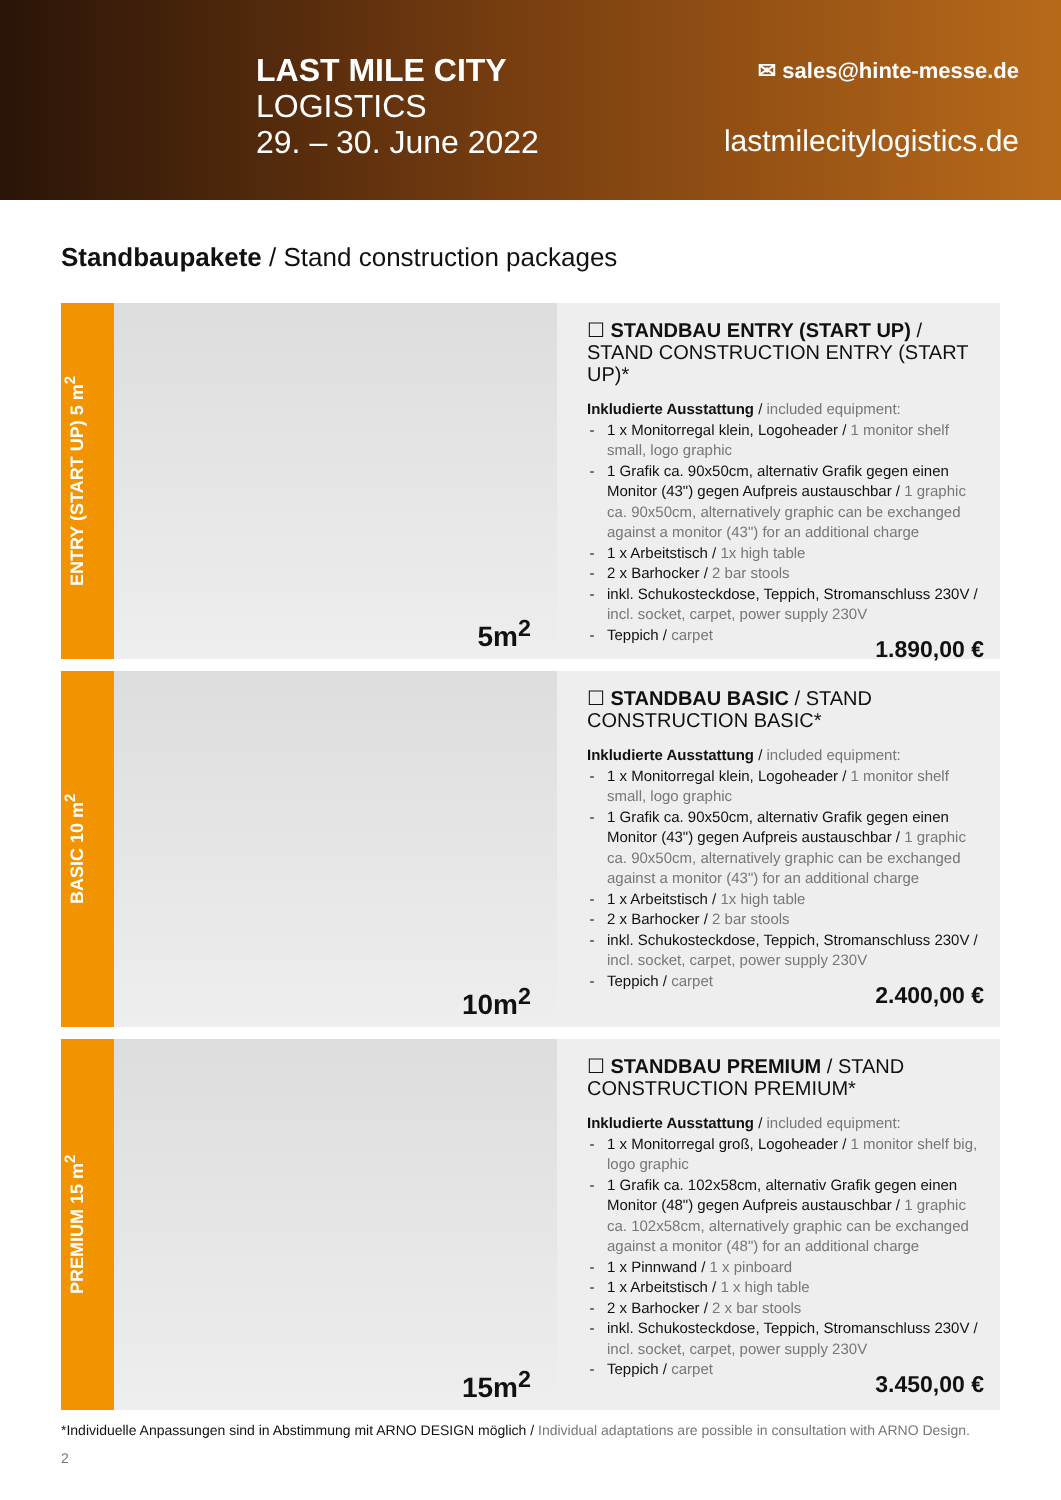LAST MILE CITY
LOGISTICS
29. – 30. June 2022
✉ sales@hinte-messe.de
lastmilecitylogistics.de
Standbaupakete / Stand construction packages
ENTRY (START UP) 5 m<sup>2</sup>
5m<sup>2</sup>
☐ STANDBAU ENTRY (START UP) / STAND CONSTRUCTION ENTRY (START UP)*
Inkludierte Ausstattung / included equipment:
1 x Monitorregal klein, Logoheader / 1 monitor shelf small, logo graphic
1 Grafik ca. 90x50cm, alternativ Grafik gegen einen Monitor (43") gegen Aufpreis austauschbar / 1 graphic ca. 90x50cm, alternatively graphic can be exchanged against a monitor (43") for an additional charge
1 x Arbeitstisch / 1x high table
2 x Barhocker / 2 bar stools
inkl. Schukosteckdose, Teppich, Stromanschluss 230V / incl. socket, carpet, power supply 230V
Teppich / carpet
1.890,00 €
BASIC 10 m<sup>2</sup>
10m<sup>2</sup>
☐ STANDBAU BASIC / STAND CONSTRUCTION BASIC*
Inkludierte Ausstattung / included equipment:
1 x Monitorregal klein, Logoheader / 1 monitor shelf small, logo graphic
1 Grafik ca. 90x50cm, alternativ Grafik gegen einen Monitor (43") gegen Aufpreis austauschbar / 1 graphic ca. 90x50cm, alternatively graphic can be exchanged against a monitor (43") for an additional charge
1 x Arbeitstisch / 1x high table
2 x Barhocker / 2 bar stools
inkl. Schukosteckdose, Teppich, Stromanschluss 230V / incl. socket, carpet, power supply 230V
Teppich / carpet
2.400,00 €
PREMIUM 15 m<sup>2</sup>
15m<sup>2</sup>
☐ STANDBAU PREMIUM / STAND CONSTRUCTION PREMIUM*
Inkludierte Ausstattung / included equipment:
1 x Monitorregal groß, Logoheader / 1 monitor shelf big, logo graphic
1 Grafik ca. 102x58cm, alternativ Grafik gegen einen Monitor (48") gegen Aufpreis austauschbar / 1 graphic ca. 102x58cm, alternatively graphic can be exchanged against a monitor (48") for an additional charge
1 x Pinnwand / 1 x pinboard
1 x Arbeitstisch / 1 x high table
2 x Barhocker / 2 x bar stools
inkl. Schukosteckdose, Teppich, Stromanschluss 230V / incl. socket, carpet, power supply 230V
Teppich / carpet
3.450,00 €
*Individuelle Anpassungen sind in Abstimmung mit ARNO DESIGN möglich / Individual adaptations are possible in consultation with ARNO Design.
2